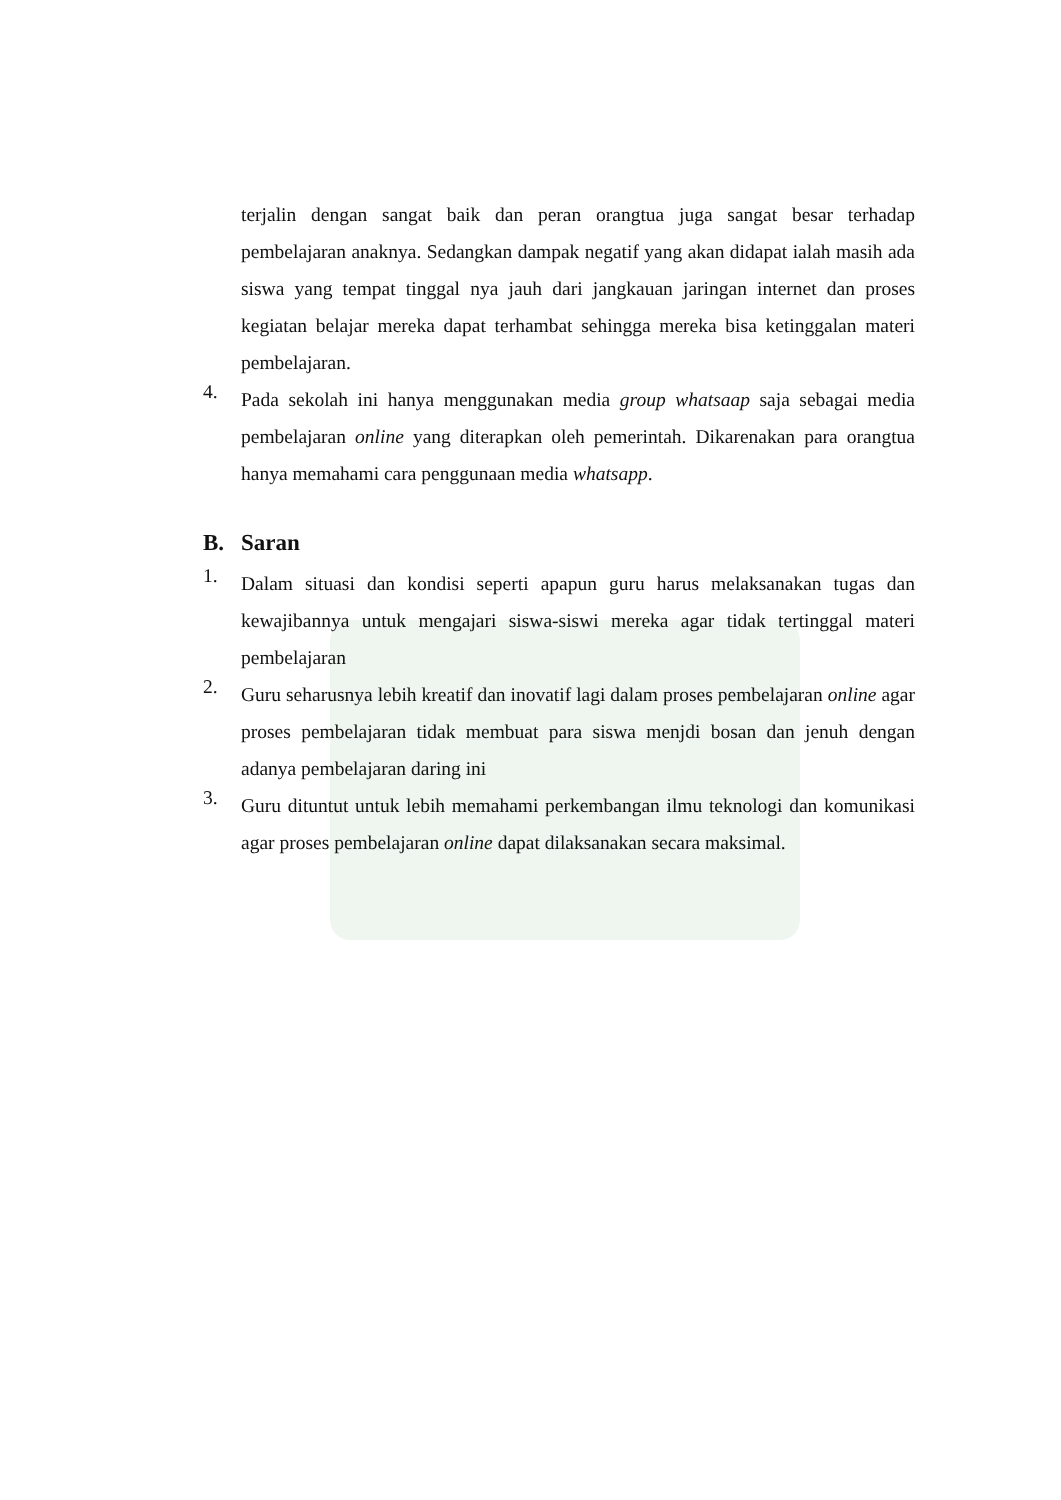terjalin dengan sangat baik dan peran orangtua juga sangat besar terhadap pembelajaran anaknya. Sedangkan dampak negatif yang akan didapat ialah masih ada siswa yang tempat tinggal nya jauh dari jangkauan jaringan internet dan proses kegiatan belajar mereka dapat terhambat sehingga mereka bisa ketinggalan materi pembelajaran.
4.
Pada sekolah ini hanya menggunakan media group whatsaap saja sebagai media pembelajaran online yang diterapkan oleh pemerintah. Dikarenakan para orangtua hanya memahami cara penggunaan media whatsapp.
B. Saran
1.
Dalam situasi dan kondisi seperti apapun guru harus melaksanakan tugas dan kewajibannya untuk mengajari siswa-siswi mereka agar tidak tertinggal materi pembelajaran
2.
Guru seharusnya lebih kreatif dan inovatif lagi dalam proses pembelajaran online agar proses pembelajaran tidak membuat para siswa menjdi bosan dan jenuh dengan adanya pembelajaran daring ini
3.
Guru dituntut untuk lebih memahami perkembangan ilmu teknologi dan komunikasi agar proses pembelajaran online dapat dilaksanakan secara maksimal.